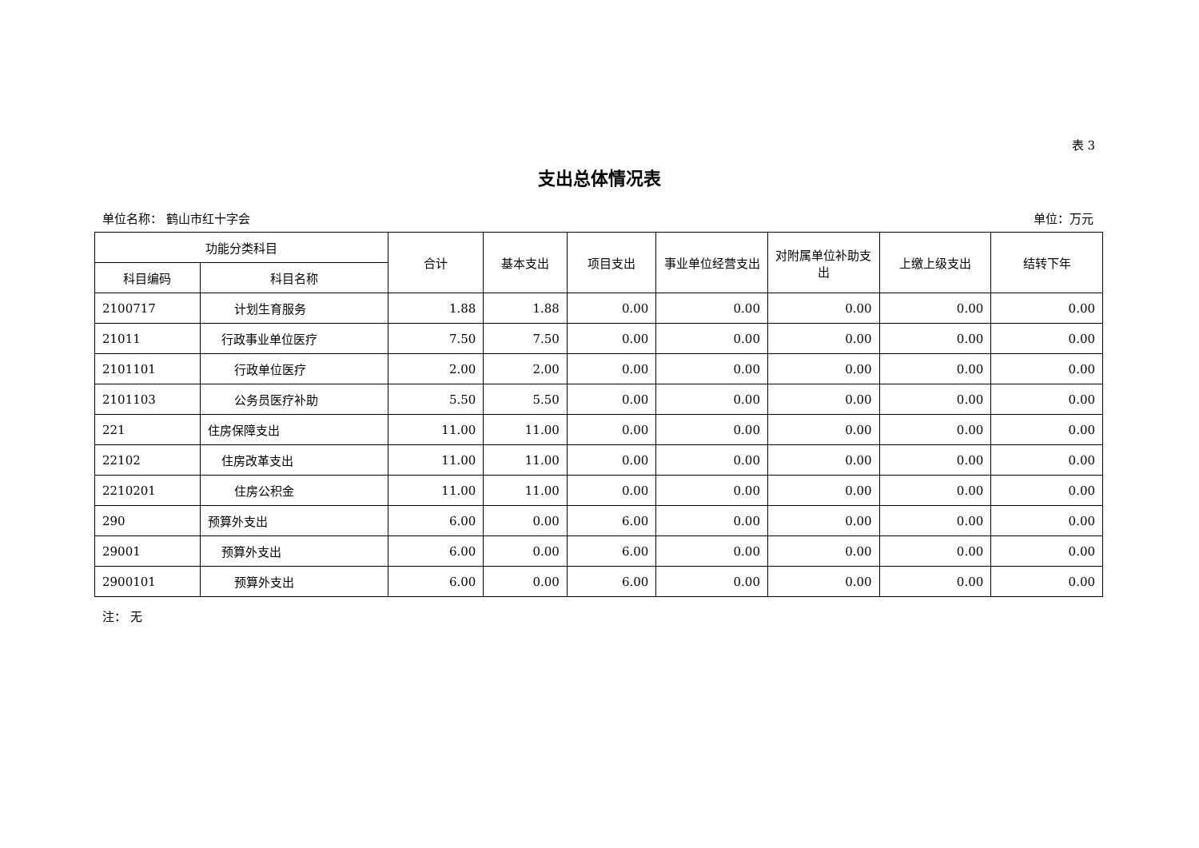表 3
支出总体情况表
单位名称： 鹤山市红十字会 单位：万元
| 功能分类科目 | | 合计 | 基本支出 | 项目支出 | 事业单位经营支出 | 对附属单位补助支出 | 上缴上级支出 | 结转下年 |
| --- | --- | --- | --- | --- | --- | --- | --- | --- |
| 科目编码 | 科目名称 | | | | | | | |
| 2100717 | 计划生育服务 | 1.88 | 1.88 | 0.00 | 0.00 | 0.00 | 0.00 | 0.00 |
| 21011 | 行政事业单位医疗 | 7.50 | 7.50 | 0.00 | 0.00 | 0.00 | 0.00 | 0.00 |
| 2101101 | 行政单位医疗 | 2.00 | 2.00 | 0.00 | 0.00 | 0.00 | 0.00 | 0.00 |
| 2101103 | 公务员医疗补助 | 5.50 | 5.50 | 0.00 | 0.00 | 0.00 | 0.00 | 0.00 |
| 221 | 住房保障支出 | 11.00 | 11.00 | 0.00 | 0.00 | 0.00 | 0.00 | 0.00 |
| 22102 | 住房改革支出 | 11.00 | 11.00 | 0.00 | 0.00 | 0.00 | 0.00 | 0.00 |
| 2210201 | 住房公积金 | 11.00 | 11.00 | 0.00 | 0.00 | 0.00 | 0.00 | 0.00 |
| 290 | 预算外支出 | 6.00 | 0.00 | 6.00 | 0.00 | 0.00 | 0.00 | 0.00 |
| 29001 | 预算外支出 | 6.00 | 0.00 | 6.00 | 0.00 | 0.00 | 0.00 | 0.00 |
| 2900101 | 预算外支出 | 6.00 | 0.00 | 6.00 | 0.00 | 0.00 | 0.00 | 0.00 |
注： 无